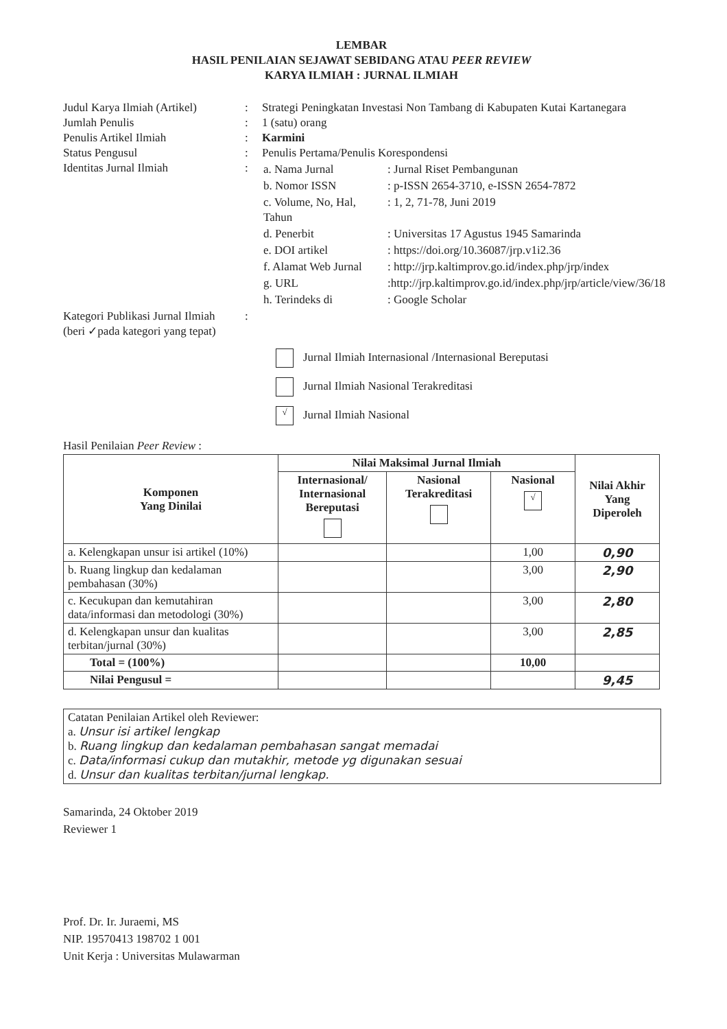LEMBAR
HASIL PENILAIAN SEJAWAT SEBIDANG ATAU PEER REVIEW
KARYA ILMIAH : JURNAL ILMIAH
| Judul Karya Ilmiah (Artikel) | : | Strategi Peningkatan Investasi Non Tambang di Kabupaten Kutai Kartanegara |
| Jumlah Penulis | : | 1 (satu) orang |
| Penulis Artikel Ilmiah | : | Karmini |
| Status Pengusul | : | Penulis Pertama/Penulis Korespondensi |
| Identitas Jurnal Ilmiah | : | / a. Nama Jurnal / : Jurnal Riset Pembangunan / / b. Nomor ISSN / : p-ISSN 2654-3710, e-ISSN 2654-7872 / / c. Volume, No, Hal, Tahun / : 1, 2, 71-78, Juni 2019 / / d. Penerbit / : Universitas 17 Agustus 1945 Samarinda / / e. DOI artikel / : https://doi.org/10.36087/jrp.v1i2.36 / / f. Alamat Web Jurnal / : http://jrp.kaltimprov.go.id/index.php/jrp/index / / g. URL / :http://jrp.kaltimprov.go.id/index.php/jrp/article/view/36/18 / / h. Terindeks di / : Google Scholar / |
| Kategori Publikasi Jurnal Ilmiah (beri ✓pada kategori yang tepat) | : | |
Jurnal Ilmiah Internasional /Internasional Bereputasi
Jurnal Ilmiah Nasional Terakreditasi
√ Jurnal Ilmiah Nasional
Hasil Penilaian Peer Review :
| Komponen Yang Dinilai | Nilai Maksimal Jurnal Ilmiah | | | Nilai Akhir Yang Diperoleh |
| --- | --- | --- | --- | --- |
| | Internasional/ Internasional Bereputasi | Nasional Terakreditasi | Nasional √ | |
| a. Kelengkapan unsur isi artikel (10%) | | | 1,00 | 0,90 |
| b. Ruang lingkup dan kedalaman pembahasan (30%) | | | 3,00 | 2,90 |
| c. Kecukupan dan kemutahiran data/informasi dan metodologi (30%) | | | 3,00 | 2,80 |
| d. Kelengkapan unsur dan kualitas terbitan/jurnal (30%) | | | 3,00 | 2,85 |
| Total = (100%) | | | 10,00 | |
| Nilai Pengusul = | | | | 9,45 |
Catatan Penilaian Artikel oleh Reviewer:
a. Unsur isi artikel lengkap
b. Ruang lingkup dan kedalaman pembahasan sangat memadai
c. Data/informasi cukup dan mutakhir, metode yg digunakan sesuai
d. Unsur dan kualitas terbitan/jurnal lengkap.
Samarinda, 24 Oktober 2019
Reviewer 1
Prof. Dr. Ir. Juraemi, MS
NIP. 19570413 198702 1 001
Unit Kerja : Universitas Mulawarman